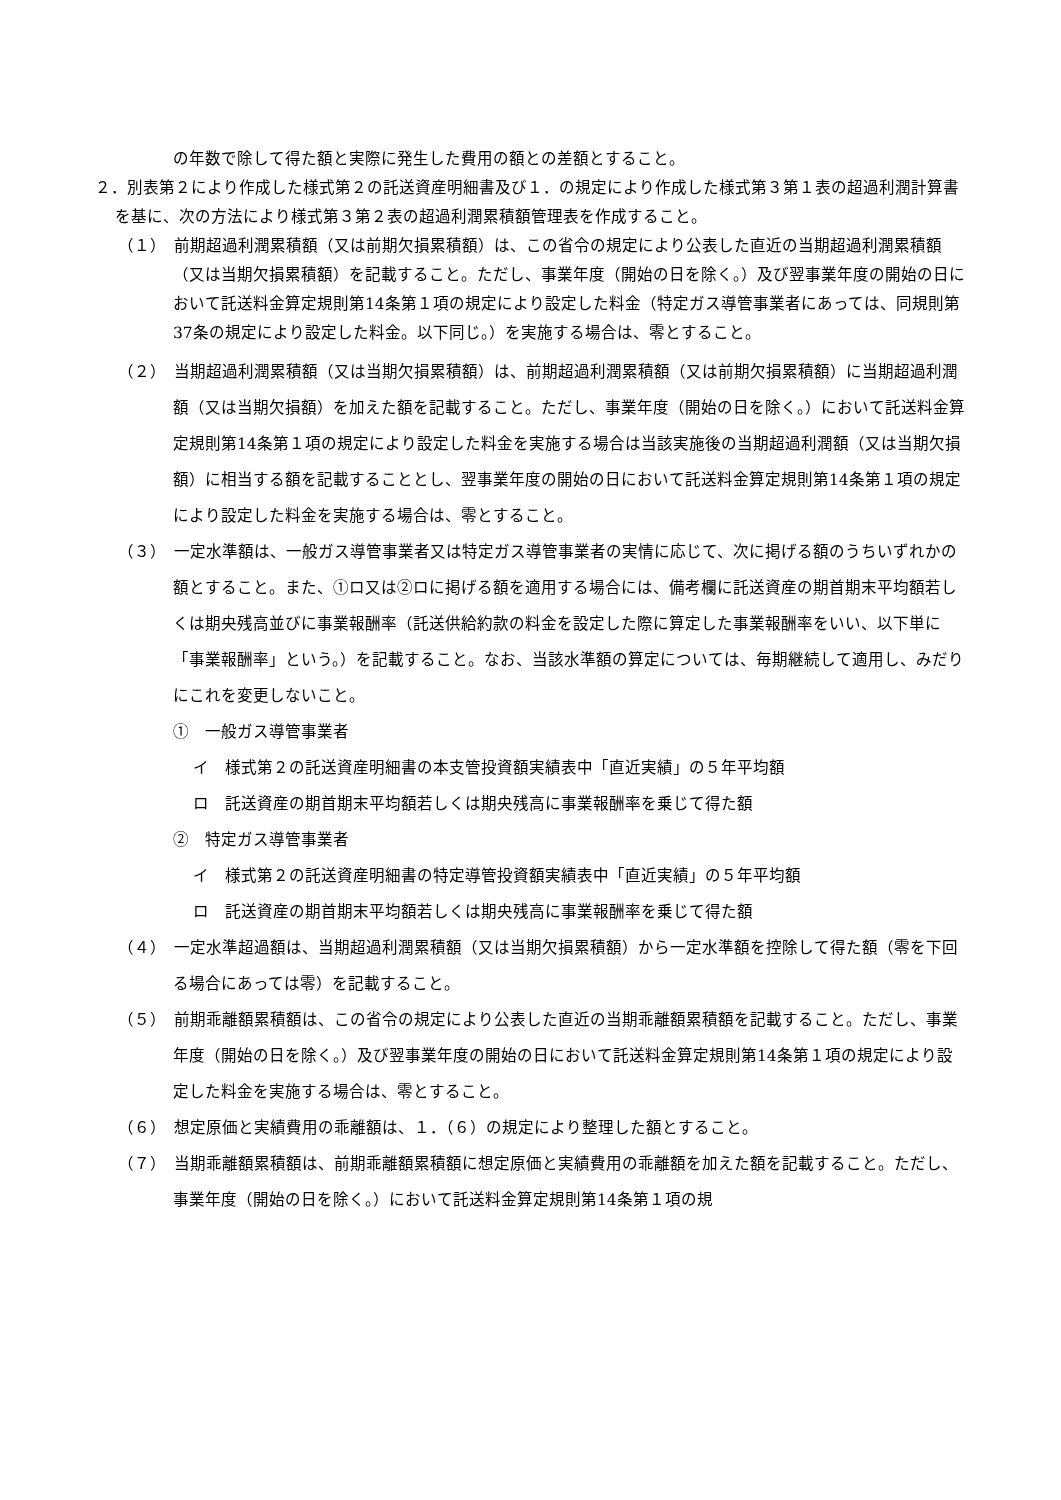の年数で除して得た額と実際に発生した費用の額との差額とすること。
２．別表第２により作成した様式第２の託送資産明細書及び１．の規定により作成した様式第３第１表の超過利潤計算書を基に、次の方法により様式第３第２表の超過利潤累積額管理表を作成すること。
（１）　前期超過利潤累積額（又は前期欠損累積額）は、この省令の規定により公表した直近の当期超過利潤累積額（又は当期欠損累積額）を記載すること。ただし、事業年度（開始の日を除く。）及び翌事業年度の開始の日において託送料金算定規則第14条第１項の規定により設定した料金（特定ガス導管事業者にあっては、同規則第37条の規定により設定した料金。以下同じ。）を実施する場合は、零とすること。
（２）　当期超過利潤累積額（又は当期欠損累積額）は、前期超過利潤累積額（又は前期欠損累積額）に当期超過利潤額（又は当期欠損額）を加えた額を記載すること。ただし、事業年度（開始の日を除く。）において託送料金算定規則第14条第１項の規定により設定した料金を実施する場合は当該実施後の当期超過利潤額（又は当期欠損額）に相当する額を記載することとし、翌事業年度の開始の日において託送料金算定規則第14条第１項の規定により設定した料金を実施する場合は、零とすること。
（３）　一定水準額は、一般ガス導管事業者又は特定ガス導管事業者の実情に応じて、次に掲げる額のうちいずれかの額とすること。また、①ロ又は②ロに掲げる額を適用する場合には、備考欄に託送資産の期首期末平均額若しくは期央残高並びに事業報酬率（託送供給約款の料金を設定した際に算定した事業報酬率をいい、以下単に「事業報酬率」という。）を記載すること。なお、当該水準額の算定については、毎期継続して適用し、みだりにこれを変更しないこと。
①　一般ガス導管事業者
イ　様式第２の託送資産明細書の本支管投資額実績表中「直近実績」の５年平均額
ロ　託送資産の期首期末平均額若しくは期央残高に事業報酬率を乗じて得た額
②　特定ガス導管事業者
イ　様式第２の託送資産明細書の特定導管投資額実績表中「直近実績」の５年平均額
ロ　託送資産の期首期末平均額若しくは期央残高に事業報酬率を乗じて得た額
（４）　一定水準超過額は、当期超過利潤累積額（又は当期欠損累積額）から一定水準額を控除して得た額（零を下回る場合にあっては零）を記載すること。
（５）　前期乖離額累積額は、この省令の規定により公表した直近の当期乖離額累積額を記載すること。ただし、事業年度（開始の日を除く。）及び翌事業年度の開始の日において託送料金算定規則第14条第１項の規定により設定した料金を実施する場合は、零とすること。
（６）　想定原価と実績費用の乖離額は、１．（６）の規定により整理した額とすること。
（７）　当期乖離額累積額は、前期乖離額累積額に想定原価と実績費用の乖離額を加えた額を記載すること。ただし、事業年度（開始の日を除く。）において託送料金算定規則第14条第１項の規